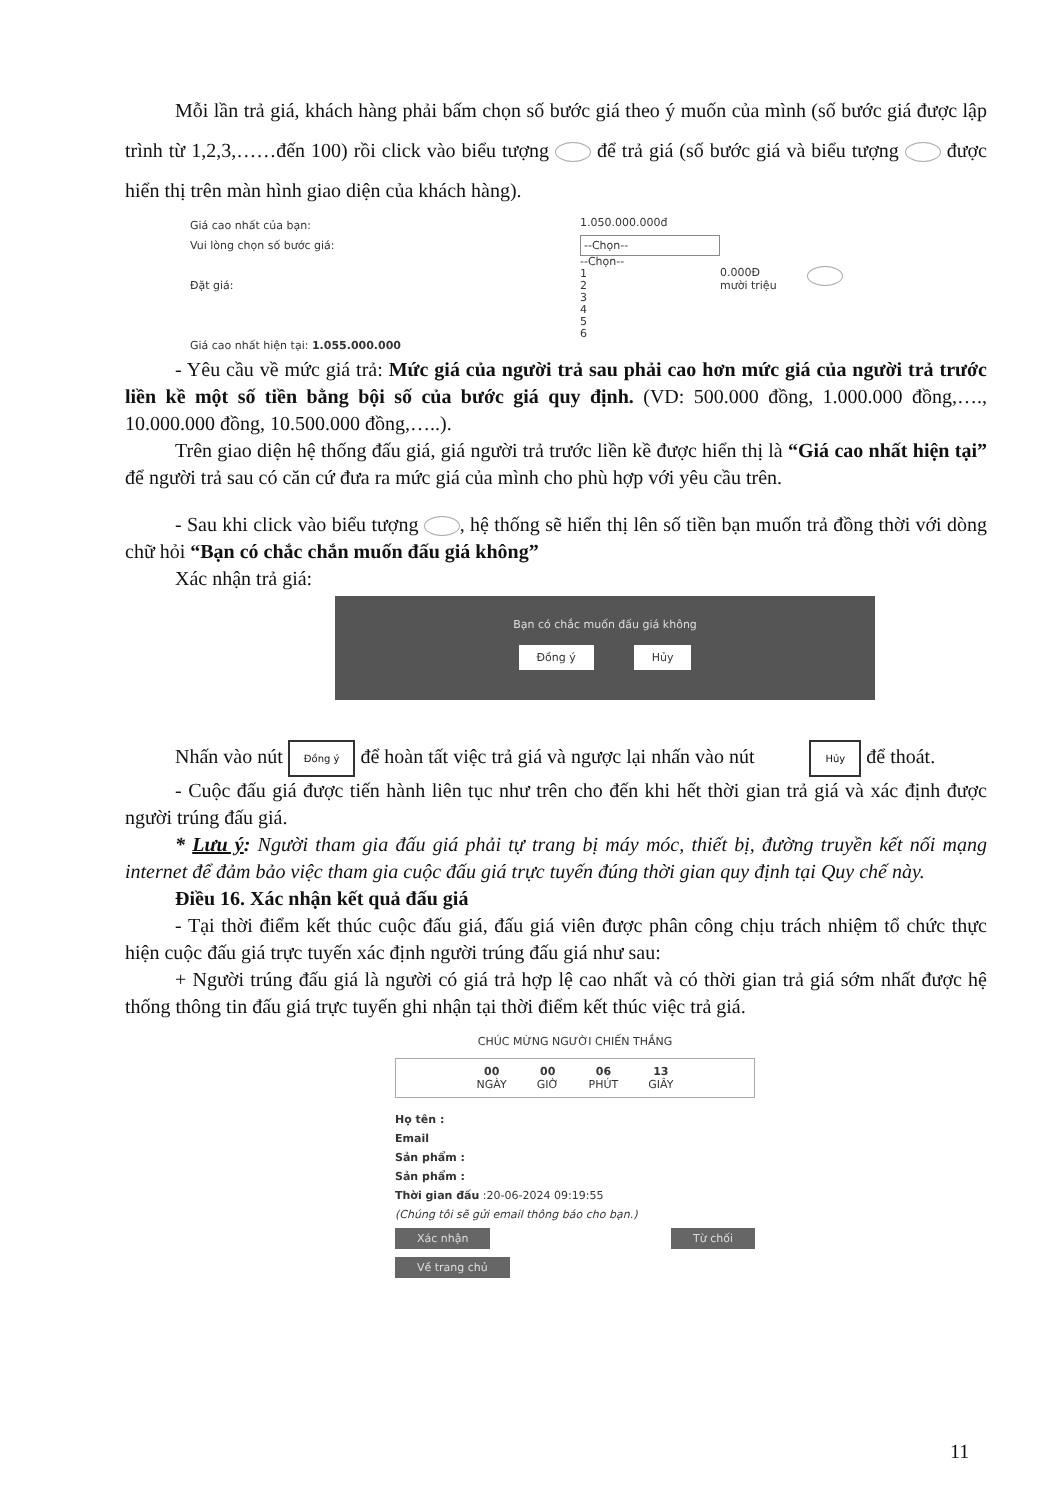Mỗi lần trả giá, khách hàng phải bấm chọn số bước giá theo ý muốn của mình (số bước giá được lập trình từ 1,2,3,……đến 100) rồi click vào biểu tượng để trả giá (số bước giá và biểu tượng được hiển thị trên màn hình giao diện của khách hàng).
Giá cao nhất của bạn:
Vui lòng chọn số bước giá:
Đặt giá:
Giá cao nhất hiện tại: 1.055.000.000
1.050.000.000đ
--Chọn--
--Chọn--
1
2
3
4
5
6
0.000Đ
mười triệu
- Yêu cầu về mức giá trả: Mức giá của người trả sau phải cao hơn mức giá của người trả trước liền kề một số tiền bằng bội số của bước giá quy định. (VD: 500.000 đồng, 1.000.000 đồng,…., 10.000.000 đồng, 10.500.000 đồng,…..).
Trên giao diện hệ thống đấu giá, giá người trả trước liền kề được hiển thị là “Giá cao nhất hiện tại” để người trả sau có căn cứ đưa ra mức giá của mình cho phù hợp với yêu cầu trên.
- Sau khi click vào biểu tượng , hệ thống sẽ hiển thị lên số tiền bạn muốn trả đồng thời với dòng chữ hỏi “Bạn có chắc chắn muốn đấu giá không”
Xác nhận trả giá:
Bạn có chắc muốn đấu giá không
Đồng ý Hủy
Nhấn vào nút Đồng ý để hoàn tất việc trả giá và ngược lại nhấn vào nút Hủy để thoát.
- Cuộc đấu giá được tiến hành liên tục như trên cho đến khi hết thời gian trả giá và xác định được người trúng đấu giá.
* Lưu ý: Người tham gia đấu giá phải tự trang bị máy móc, thiết bị, đường truyền kết nối mạng internet để đảm bảo việc tham gia cuộc đấu giá trực tuyến đúng thời gian quy định tại Quy chế này.
Điều 16. Xác nhận kết quả đấu giá
- Tại thời điểm kết thúc cuộc đấu giá, đấu giá viên được phân công chịu trách nhiệm tổ chức thực hiện cuộc đấu giá trực tuyến xác định người trúng đấu giá như sau:
+ Người trúng đấu giá là người có giá trả hợp lệ cao nhất và có thời gian trả giá sớm nhất được hệ thống thông tin đấu giá trực tuyến ghi nhận tại thời điểm kết thúc việc trả giá.
CHÚC MỪNG NGƯỜI CHIẾN THẮNG
00
NGÀY
00
GIỜ
06
PHÚT
13
GIÂY
Họ tên :
Email
Sản phẩm :
Sản phẩm :
Thời gian đấu :20-06-2024 09:19:55
(Chúng tôi sẽ gửi email thông báo cho bạn.)
Xác nhận Từ chối
Về trang chủ
11